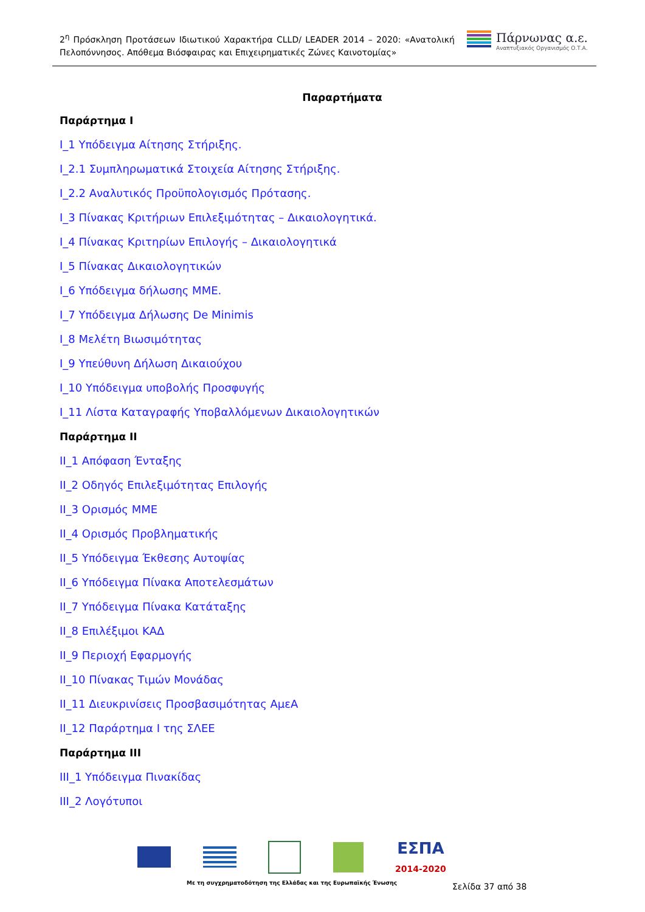2<sup>η</sup> Πρόσκληση Προτάσεων Ιδιωτικού Χαρακτήρα CLLD/ LEADER 2014 – 2020: «Ανατολική Πελοπόννησος. Απόθεμα Βιόσφαιρας και Επιχειρηματικές Ζώνες Καινοτομίας»
Πάρνωνας α.ε.
Αναπτυξιακός Οργανισμός Ο.Τ.Α.
Παραρτήματα
Παράρτημα Ι
Ι_1 Υπόδειγμα Αίτησης Στήριξης.
Ι_2.1 Συμπληρωματικά Στοιχεία Αίτησης Στήριξης.
Ι_2.2 Αναλυτικός Προϋπολογισμός Πρότασης.
Ι_3 Πίνακας Κριτήριων Επιλεξιμότητας – Δικαιολογητικά.
Ι_4 Πίνακας Κριτηρίων Επιλογής – Δικαιολογητικά
Ι_5 Πίνακας Δικαιολογητικών
Ι_6 Υπόδειγμα δήλωσης ΜΜΕ.
Ι_7 Υπόδειγμα Δήλωσης De Minimis
Ι_8 Μελέτη Βιωσιμότητας
Ι_9 Υπεύθυνη Δήλωση Δικαιούχου
Ι_10 Υπόδειγμα υποβολής Προσφυγής
Ι_11 Λίστα Καταγραφής Υποβαλλόμενων Δικαιολογητικών
Παράρτημα ΙΙ
ΙΙ_1 Απόφαση Ένταξης
ΙΙ_2 Οδηγός Επιλεξιμότητας Επιλογής
ΙΙ_3 Ορισμός ΜΜΕ
ΙΙ_4 Ορισμός Προβληματικής
ΙΙ_5 Υπόδειγμα Έκθεσης Αυτοψίας
ΙΙ_6 Υπόδειγμα Πίνακα Αποτελεσμάτων
ΙΙ_7 Υπόδειγμα Πίνακα Κατάταξης
ΙΙ_8 Επιλέξιμοι ΚΑΔ
ΙΙ_9 Περιοχή Εφαρμογής
ΙΙ_10 Πίνακας Τιμών Μονάδας
ΙΙ_11 Διευκρινίσεις Προσβασιμότητας ΑμεΑ
ΙΙ_12 Παράρτημα Ι της ΣΛΕΕ
Παράρτημα ΙΙΙ
ΙΙΙ_1 Υπόδειγμα Πινακίδας
ΙΙΙ_2 Λογότυποι
ΕΣΠΑ
2014-2020
Με τη συγχρηματοδότηση της Ελλάδας και της Ευρωπαϊκής Ένωσης
Σελίδα 37 από 38